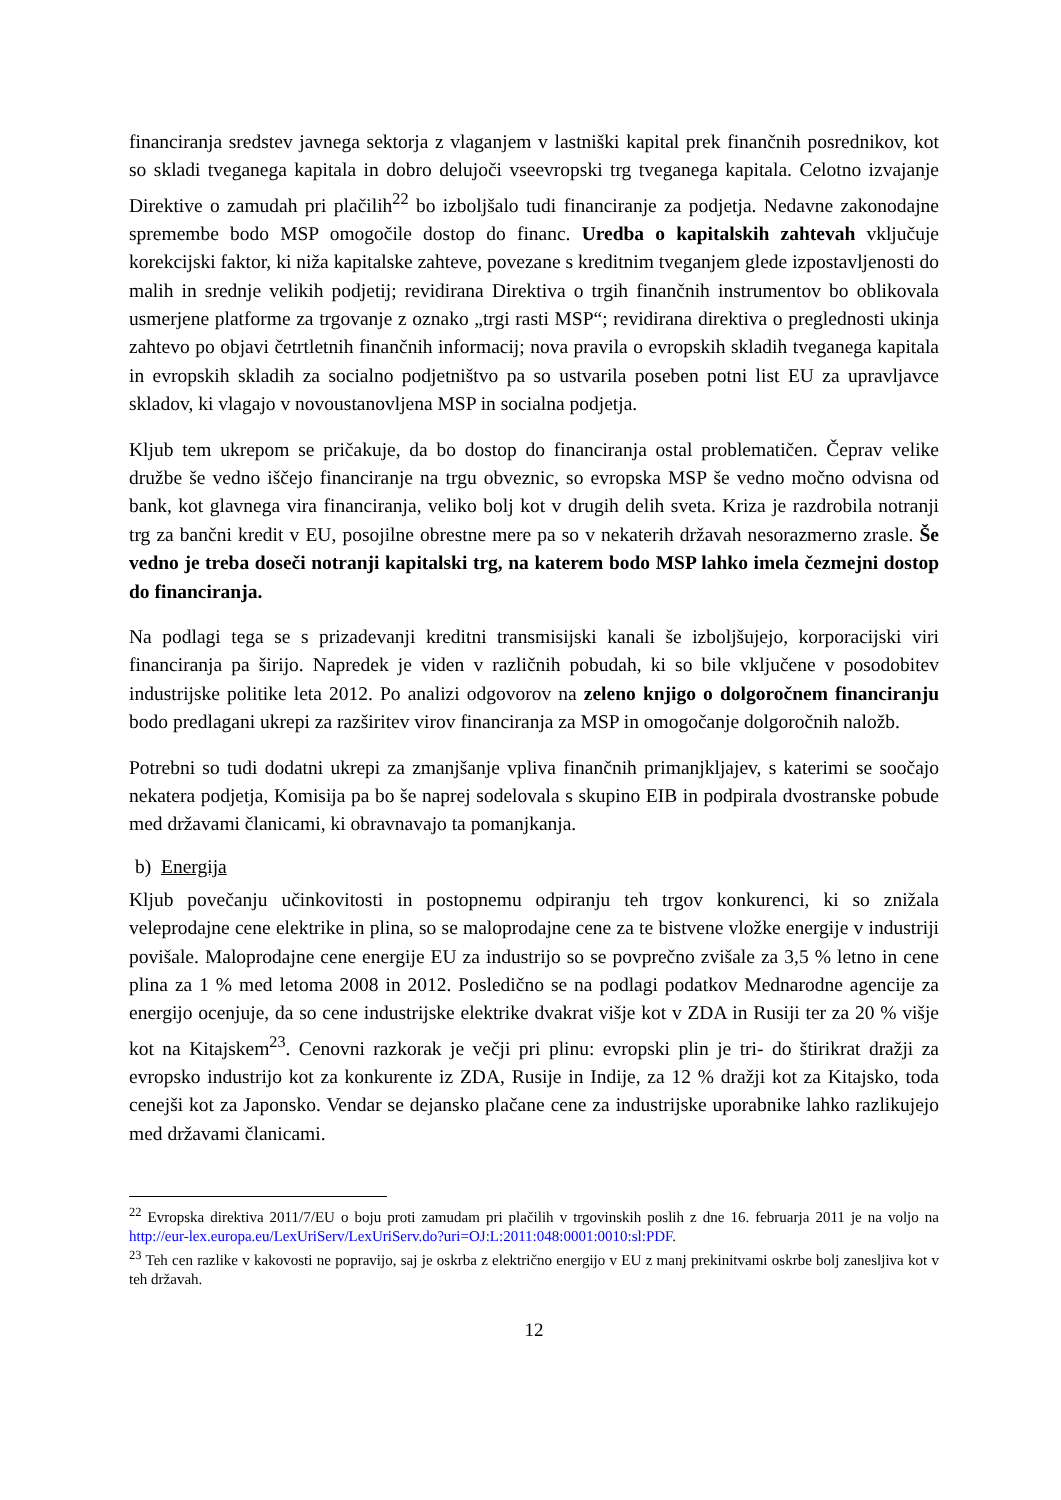financiranja sredstev javnega sektorja z vlaganjem v lastniški kapital prek finančnih posrednikov, kot so skladi tveganega kapitala in dobro delujoči vseevropski trg tveganega kapitala. Celotno izvajanje Direktive o zamudah pri plačilih<sup>22</sup> bo izboljšalo tudi financiranje za podjetja. Nedavne zakonodajne spremembe bodo MSP omogočile dostop do financ. Uredba o kapitalskih zahtevah vključuje korekcijski faktor, ki niža kapitalske zahteve, povezane s kreditnim tveganjem glede izpostavljenosti do malih in srednje velikih podjetij; revidirana Direktiva o trgih finančnih instrumentov bo oblikovala usmerjene platforme za trgovanje z oznako „trgi rasti MSP“; revidirana direktiva o preglednosti ukinja zahtevo po objavi četrtletnih finančnih informacij; nova pravila o evropskih skladih tveganega kapitala in evropskih skladih za socialno podjetništvo pa so ustvarila poseben potni list EU za upravljavce skladov, ki vlagajo v novoustanovljena MSP in socialna podjetja.
Kljub tem ukrepom se pričakuje, da bo dostop do financiranja ostal problematičen. Čeprav velike družbe še vedno iščejo financiranje na trgu obveznic, so evropska MSP še vedno močno odvisna od bank, kot glavnega vira financiranja, veliko bolj kot v drugih delih sveta. Kriza je razdrobila notranji trg za bančni kredit v EU, posojilne obrestne mere pa so v nekaterih državah nesorazmerno zrasle. Še vedno je treba doseči notranji kapitalski trg, na katerem bodo MSP lahko imela čezmejni dostop do financiranja.
Na podlagi tega se s prizadevanji kreditni transmisijski kanali še izboljšujejo, korporacijski viri financiranja pa širijo. Napredek je viden v različnih pobudah, ki so bile vključene v posodobitev industrijske politike leta 2012. Po analizi odgovorov na zeleno knjigo o dolgoročnem financiranju bodo predlagani ukrepi za razširitev virov financiranja za MSP in omogočanje dolgoročnih naložb.
Potrebni so tudi dodatni ukrepi za zmanjšanje vpliva finančnih primanjkljajev, s katerimi se soočajo nekatera podjetja, Komisija pa bo še naprej sodelovala s skupino EIB in podpirala dvostranske pobude med državami članicami, ki obravnavajo ta pomanjkanja.
b) Energija
Kljub povečanju učinkovitosti in postopnemu odpiranju teh trgov konkurenci, ki so znižala veleprodajne cene elektrike in plina, so se maloprodajne cene za te bistvene vložke energije v industriji povišale. Maloprodajne cene energije EU za industrijo so se povprečno zvišale za 3,5 % letno in cene plina za 1 % med letoma 2008 in 2012. Posledično se na podlagi podatkov Mednarodne agencije za energijo ocenjuje, da so cene industrijske elektrike dvakrat višje kot v ZDA in Rusiji ter za 20 % višje kot na Kitajskem<sup>23</sup>. Cenovni razkorak je večji pri plinu: evropski plin je tri- do štirikrat dražji za evropsko industrijo kot za konkurente iz ZDA, Rusije in Indije, za 12 % dražji kot za Kitajsko, toda cenejši kot za Japonsko. Vendar se dejansko plačane cene za industrijske uporabnike lahko razlikujejo med državami članicami.
<sup>22</sup> Evropska direktiva 2011/7/EU o boju proti zamudam pri plačilih v trgovinskih poslih z dne 16. februarja 2011 je na voljo na http://eur-lex.europa.eu/LexUriServ/LexUriServ.do?uri=OJ:L:2011:048:0001:0010:sl:PDF.
<sup>23</sup> Teh cen razlike v kakovosti ne popravijo, saj je oskrba z električno energijo v EU z manj prekinitvami oskrbe bolj zanesljiva kot v teh državah.
12